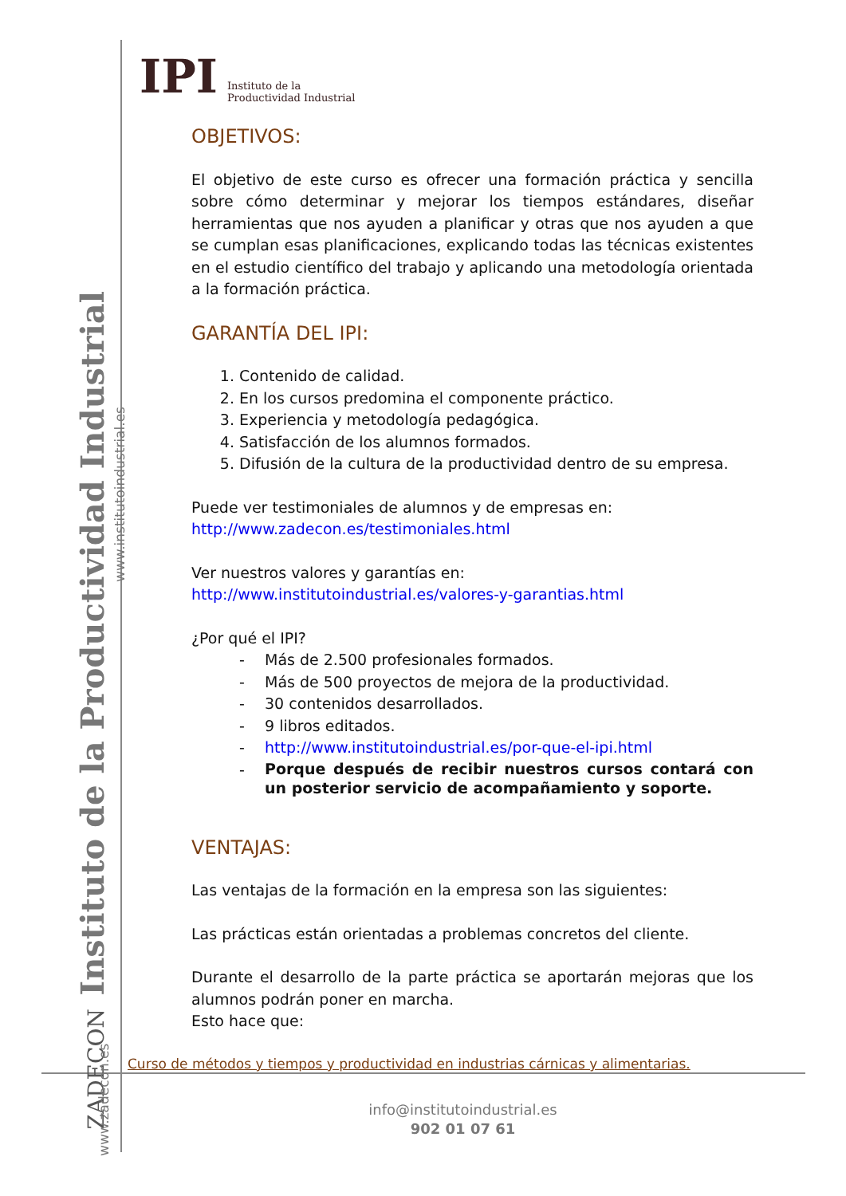Instituto de la Productividad Industrial
www.institutoindustrial.es
ZADECON
www.zadecon.es
IPI Instituto de la
Productividad Industrial
OBJETIVOS:
El objetivo de este curso es ofrecer una formación práctica y sencilla sobre cómo determinar y mejorar los tiempos estándares, diseñar herramientas que nos ayuden a planificar y otras que nos ayuden a que se cumplan esas planificaciones, explicando todas las técnicas existentes en el estudio científico del trabajo y aplicando una metodología orientada a la formación práctica.
GARANTÍA DEL IPI:
1. Contenido de calidad.
2. En los cursos predomina el componente práctico.
3. Experiencia y metodología pedagógica.
4. Satisfacción de los alumnos formados.
5. Difusión de la cultura de la productividad dentro de su empresa.
Puede ver testimoniales de alumnos y de empresas en:
http://www.zadecon.es/testimoniales.html
Ver nuestros valores y garantías en:
http://www.institutoindustrial.es/valores-y-garantias.html
¿Por qué el IPI?
- Más de 2.500 profesionales formados.
- Más de 500 proyectos de mejora de la productividad.
- 30 contenidos desarrollados.
- 9 libros editados.
- http://www.institutoindustrial.es/por-que-el-ipi.html
- Porque después de recibir nuestros cursos contará con un posterior servicio de acompañamiento y soporte.
VENTAJAS:
Las ventajas de la formación en la empresa son las siguientes:
Las prácticas están orientadas a problemas concretos del cliente.
Durante el desarrollo de la parte práctica se aportarán mejoras que los alumnos podrán poner en marcha.
Esto hace que:
Curso de métodos y tiempos y productividad en industrias cárnicas y alimentarias.
info@institutoindustrial.es
902 01 07 61